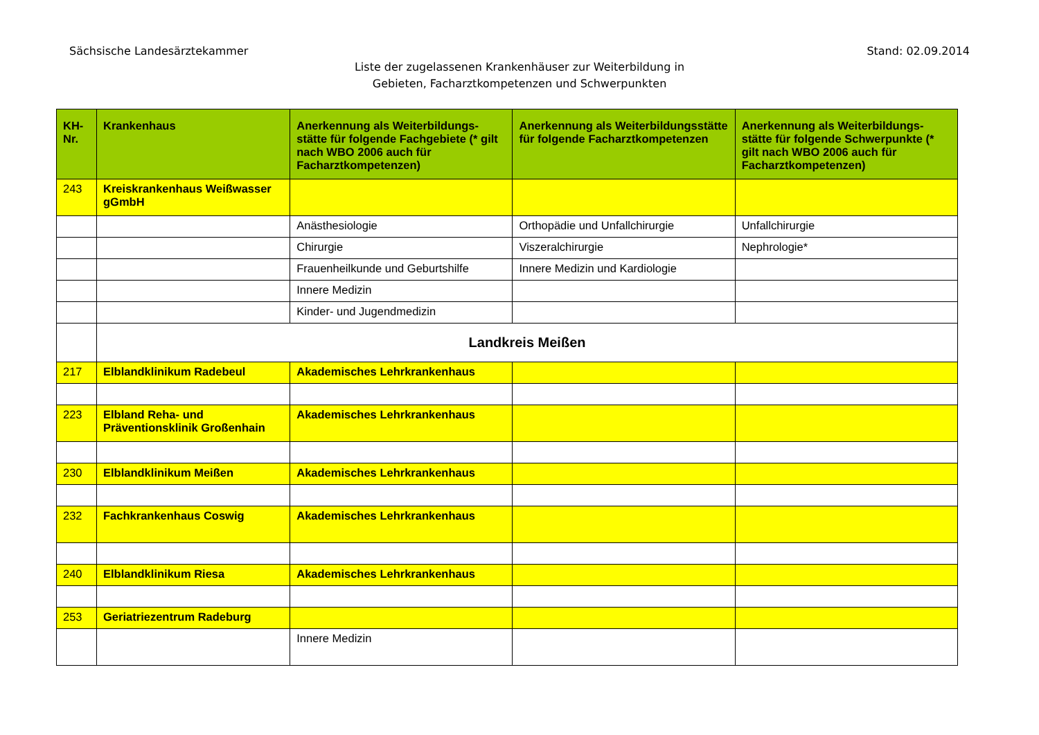Sächsische Landesärztekammer Stand: 02.09.2014
Liste der zugelassenen Krankenhäuser zur Weiterbildung in
Gebieten, Facharztkompetenzen und Schwerpunkten
| KH-Nr. | Krankenhaus | Anerkennung als Weiterbildungs-stätte für folgende Fachgebiete (* gilt nach WBO 2006 auch für Facharztkompetenzen) | Anerkennung als Weiterbildungsstätte für folgende Facharztkompetenzen | Anerkennung als Weiterbildungs-stätte für folgende Schwerpunkte (* gilt nach WBO 2006 auch für Facharztkompetenzen) |
| --- | --- | --- | --- | --- |
| 243 | Kreiskrankenhaus Weißwasser gGmbH | | | |
| | | Anästhesiologie | Orthopädie und Unfallchirurgie | Unfallchirurgie |
| | | Chirurgie | Viszeralchirurgie | Nephrologie* |
| | | Frauenheilkunde und Geburtshilfe | Innere Medizin und Kardiologie | |
| | | Innere Medizin | | |
| | | Kinder- und Jugendmedizin | | |
| | Landkreis Meißen | | | |
| 217 | Elblandklinikum Radebeul | Akademisches Lehrkrankenhaus | | |
| 223 | Elbland Reha- und Präventionsklinik Großenhain | Akademisches Lehrkrankenhaus | | |
| 230 | Elblandklinikum Meißen | Akademisches Lehrkrankenhaus | | |
| 232 | Fachkrankenhaus Coswig | Akademisches Lehrkrankenhaus | | |
| 240 | Elblandklinikum Riesa | Akademisches Lehrkrankenhaus | | |
| 253 | Geriatriezentrum Radeburg | | | |
| | | Innere Medizin | | |